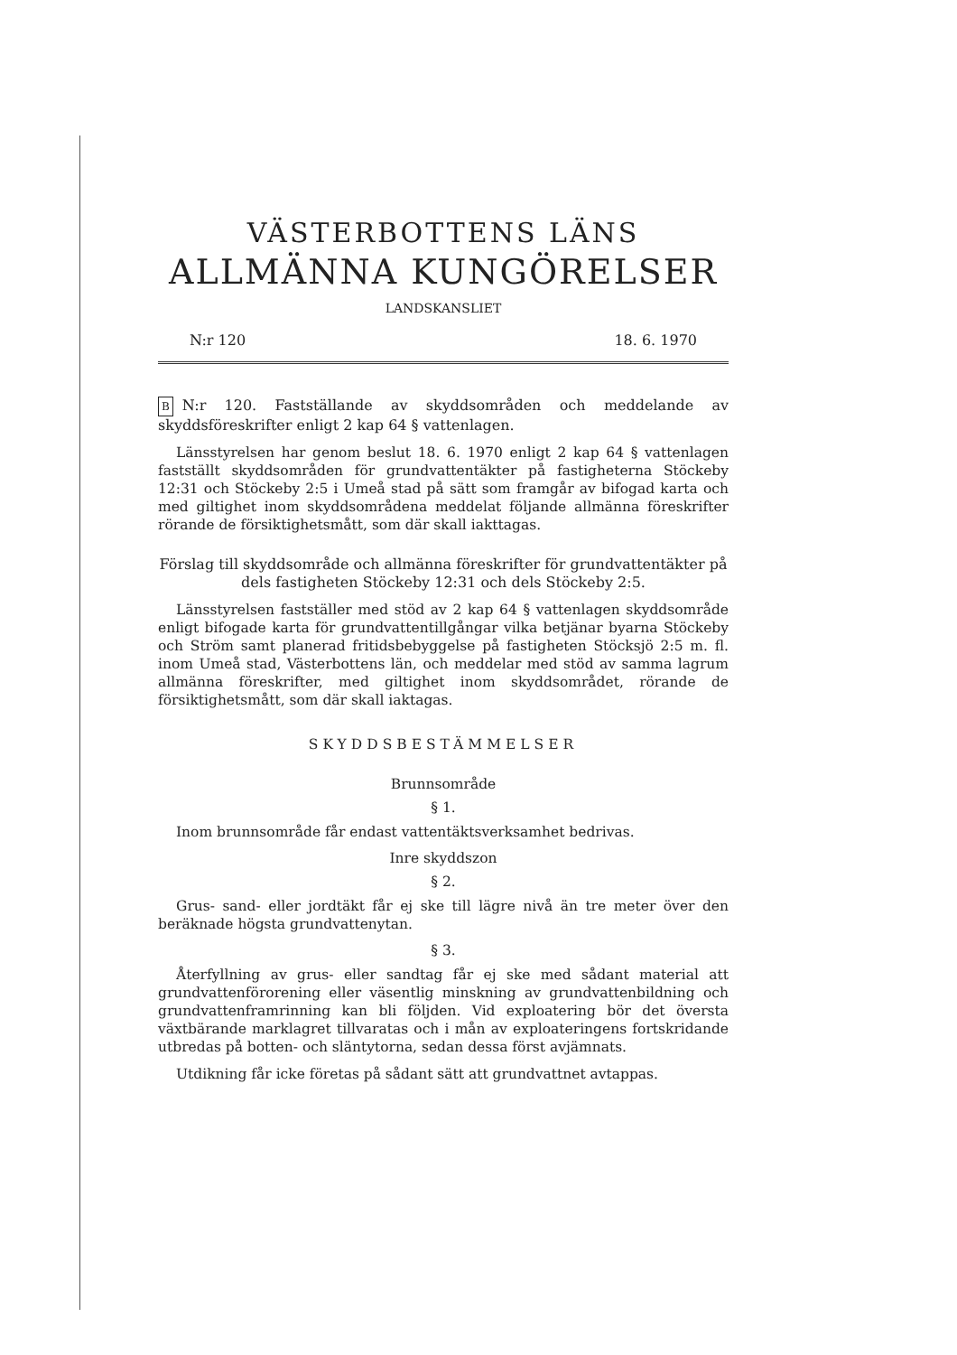VÄSTERBOTTENS LÄNS
ALLMÄNNA KUNGÖRELSER
LANDSKANSLIET
N:r 120 18. 6. 1970
B N:r 120. Fastställande av skyddsområden och meddelande av skyddsföreskrifter enligt 2 kap 64 § vattenlagen.
Länsstyrelsen har genom beslut 18. 6. 1970 enligt 2 kap 64 § vattenlagen fastställt skyddsområden för grundvattentäkter på fastigheterna Stöckeby 12:31 och Stöckeby 2:5 i Umeå stad på sätt som framgår av bifogad karta och med giltighet inom skyddsområdena meddelat följande allmänna föreskrifter rörande de försiktighetsmått, som där skall iakttagas.
Förslag till skyddsområde och allmänna föreskrifter för grundvattentäkter på dels fastigheten Stöckeby 12:31 och dels Stöckeby 2:5.
Länsstyrelsen fastställer med stöd av 2 kap 64 § vattenlagen skyddsområde enligt bifogade karta för grundvattentillgångar vilka betjänar byarna Stöckeby och Ström samt planerad fritidsbebyggelse på fastigheten Stöcksjö 2:5 m. fl. inom Umeå stad, Västerbottens län, och meddelar med stöd av samma lagrum allmänna föreskrifter, med giltighet inom skyddsområdet, rörande de försiktighetsmått, som där skall iaktagas.
SKYDDSBESTÄMMELSER
Brunnsområde
§ 1.
Inom brunnsområde får endast vattentäktsverksamhet bedrivas.
Inre skyddszon
§ 2.
Grus- sand- eller jordtäkt får ej ske till lägre nivå än tre meter över den beräknade högsta grundvattenytan.
§ 3.
Återfyllning av grus- eller sandtag får ej ske med sådant material att grundvattenförorening eller väsentlig minskning av grundvattenbildning och grundvattenframrinning kan bli följden. Vid exploatering bör det översta växtbärande marklagret tillvaratas och i mån av exploateringens fortskridande utbredas på botten- och släntytorna, sedan dessa först avjämnats.
Utdikning får icke företas på sådant sätt att grundvattnet avtappas.